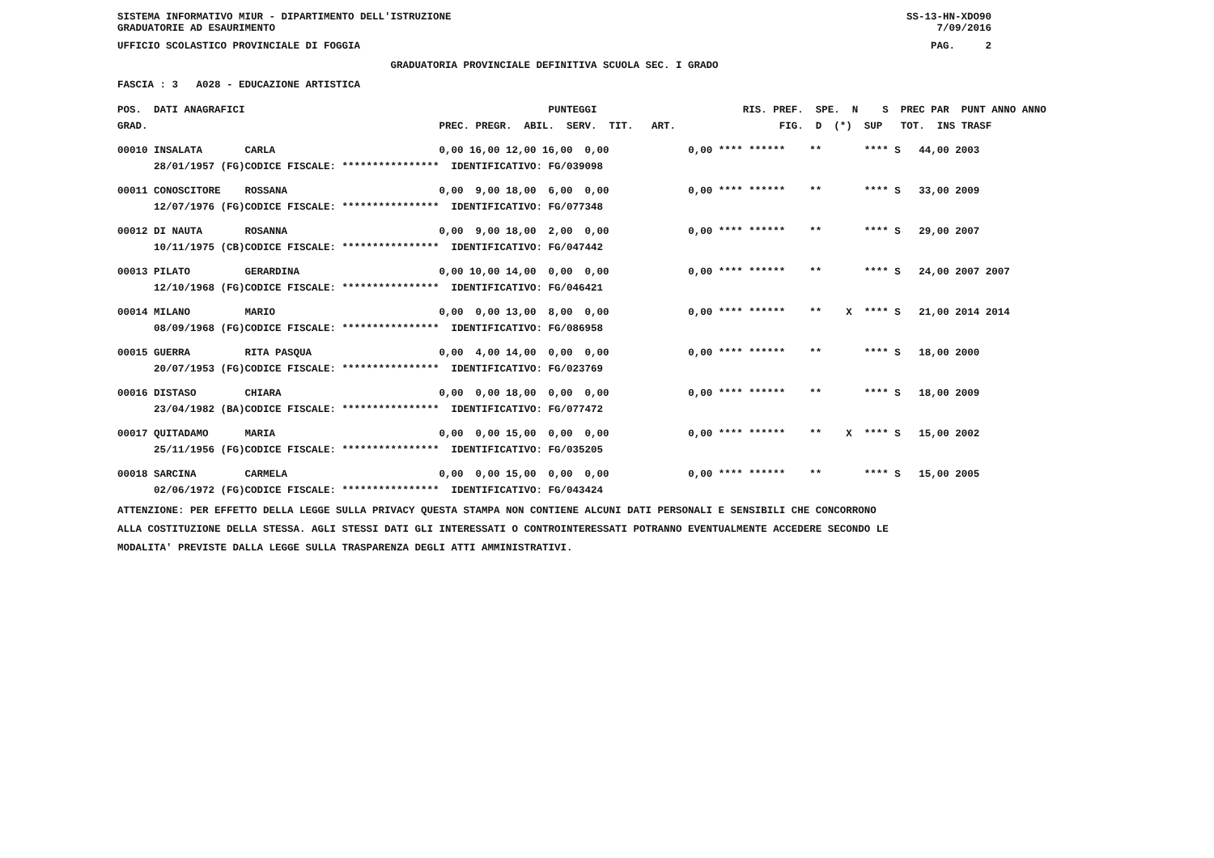SISTEMA INFORMATIVO MIUR - DIPARTIMENTO DELL'ISTRUZIONE
GRADUATORIE AD ESAURIMENTO SS-13-HN-XDO90
7/09/2016
UFFICIO SCOLASTICO PROVINCIALE DI FOGGIA PAG. 2
GRADUATORIA PROVINCIALE DEFINITIVA SCUOLA SEC. I GRADO
FASCIA : 3 A028 - EDUCAZIONE ARTISTICA
| POS. DATI ANAGRAFICI | | PUNTEGGI | RIS. PREF. SPE. N S PREC PAR PUNT ANNO ANNO |
| --- | --- | --- | --- |
| GRAD. | | PREC. PREGR. ABIL. SERV. TIT. ART. | FIG. D (*) SUP TOT. INS TRASF |
| 00010 INSALATA | CARLA | 0,00 16,00 12,00 16,00 0,00 | 0,00 **** ****** ** **** S 44,00 2003 |
| 28/01/1957 (FG) | CODICE FISCALE: **************** | IDENTIFICATIVO: FG/039098 | |
| 00011 CONOSCITORE | ROSSANA | 0,00 9,00 18,00 6,00 0,00 | 0,00 **** ****** ** **** S 33,00 2009 |
| 12/07/1976 (FG) | CODICE FISCALE: **************** | IDENTIFICATIVO: FG/077348 | |
| 00012 DI NAUTA | ROSANNA | 0,00 9,00 18,00 2,00 0,00 | 0,00 **** ****** ** **** S 29,00 2007 |
| 10/11/1975 (CB) | CODICE FISCALE: **************** | IDENTIFICATIVO: FG/047442 | |
| 00013 PILATO | GERARDINA | 0,00 10,00 14,00 0,00 0,00 | 0,00 **** ****** ** **** S 24,00 2007 2007 |
| 12/10/1968 (FG) | CODICE FISCALE: **************** | IDENTIFICATIVO: FG/046421 | |
| 00014 MILANO | MARIO | 0,00 0,00 13,00 8,00 0,00 | 0,00 **** ****** ** X **** S 21,00 2014 2014 |
| 08/09/1968 (FG) | CODICE FISCALE: **************** | IDENTIFICATIVO: FG/086958 | |
| 00015 GUERRA | RITA PASQUA | 0,00 4,00 14,00 0,00 0,00 | 0,00 **** ****** ** **** S 18,00 2000 |
| 20/07/1953 (FG) | CODICE FISCALE: **************** | IDENTIFICATIVO: FG/023769 | |
| 00016 DISTASO | CHIARA | 0,00 0,00 18,00 0,00 0,00 | 0,00 **** ****** ** **** S 18,00 2009 |
| 23/04/1982 (BA) | CODICE FISCALE: **************** | IDENTIFICATIVO: FG/077472 | |
| 00017 QUITADAMO | MARIA | 0,00 0,00 15,00 0,00 0,00 | 0,00 **** ****** ** X **** S 15,00 2002 |
| 25/11/1956 (FG) | CODICE FISCALE: **************** | IDENTIFICATIVO: FG/035205 | |
| 00018 SARCINA | CARMELA | 0,00 0,00 15,00 0,00 0,00 | 0,00 **** ****** ** **** S 15,00 2005 |
| 02/06/1972 (FG) | CODICE FISCALE: **************** | IDENTIFICATIVO: FG/043424 | |
ATTENZIONE: PER EFFETTO DELLA LEGGE SULLA PRIVACY QUESTA STAMPA NON CONTIENE ALCUNI DATI PERSONALI E SENSIBILI CHE CONCORRONO
ALLA COSTITUZIONE DELLA STESSA. AGLI STESSI DATI GLI INTERESSATI O CONTROINTERESSATI POTRANNO EVENTUALMENTE ACCEDERE SECONDO LE
MODALITA' PREVISTE DALLA LEGGE SULLA TRASPARENZA DEGLI ATTI AMMINISTRATIVI.